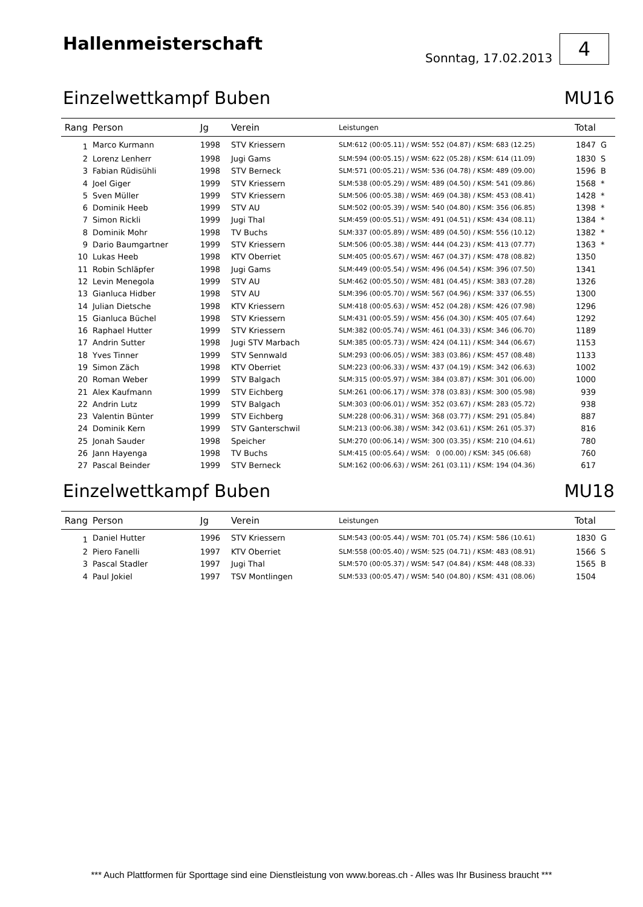Hallenmeisterschaft
Sonntag, 17.02.2013
4
Einzelwettkampf Buben MU16
| Rang | Person | Jg | Verein | Leistungen | Total | |
| --- | --- | --- | --- | --- | --- | --- |
| 1 | Marco Kurmann | 1998 | STV Kriessern | SLM:612 (00:05.11) / WSM: 552 (04.87) / KSM: 683 (12.25) | 1847 | G |
| 2 | Lorenz Lenherr | 1998 | Jugi Gams | SLM:594 (00:05.15) / WSM: 622 (05.28) / KSM: 614 (11.09) | 1830 | S |
| 3 | Fabian Rüdisühli | 1998 | STV Berneck | SLM:571 (00:05.21) / WSM: 536 (04.78) / KSM: 489 (09.00) | 1596 | B |
| 4 | Joel Giger | 1999 | STV Kriessern | SLM:538 (00:05.29) / WSM: 489 (04.50) / KSM: 541 (09.86) | 1568 | * |
| 5 | Sven Müller | 1999 | STV Kriessern | SLM:506 (00:05.38) / WSM: 469 (04.38) / KSM: 453 (08.41) | 1428 | * |
| 6 | Dominik Heeb | 1999 | STV AU | SLM:502 (00:05.39) / WSM: 540 (04.80) / KSM: 356 (06.85) | 1398 | * |
| 7 | Simon Rickli | 1999 | Jugi Thal | SLM:459 (00:05.51) / WSM: 491 (04.51) / KSM: 434 (08.11) | 1384 | * |
| 8 | Dominik Mohr | 1998 | TV Buchs | SLM:337 (00:05.89) / WSM: 489 (04.50) / KSM: 556 (10.12) | 1382 | * |
| 9 | Dario Baumgartner | 1999 | STV Kriessern | SLM:506 (00:05.38) / WSM: 444 (04.23) / KSM: 413 (07.77) | 1363 | * |
| 10 | Lukas Heeb | 1998 | KTV Oberriet | SLM:405 (00:05.67) / WSM: 467 (04.37) / KSM: 478 (08.82) | 1350 | |
| 11 | Robin Schläpfer | 1998 | Jugi Gams | SLM:449 (00:05.54) / WSM: 496 (04.54) / KSM: 396 (07.50) | 1341 | |
| 12 | Levin Menegola | 1999 | STV AU | SLM:462 (00:05.50) / WSM: 481 (04.45) / KSM: 383 (07.28) | 1326 | |
| 13 | Gianluca Hidber | 1998 | STV AU | SLM:396 (00:05.70) / WSM: 567 (04.96) / KSM: 337 (06.55) | 1300 | |
| 14 | Julian Dietsche | 1998 | KTV Kriessern | SLM:418 (00:05.63) / WSM: 452 (04.28) / KSM: 426 (07.98) | 1296 | |
| 15 | Gianluca Büchel | 1998 | STV Kriessern | SLM:431 (00:05.59) / WSM: 456 (04.30) / KSM: 405 (07.64) | 1292 | |
| 16 | Raphael Hutter | 1999 | STV Kriessern | SLM:382 (00:05.74) / WSM: 461 (04.33) / KSM: 346 (06.70) | 1189 | |
| 17 | Andrin Sutter | 1998 | Jugi STV Marbach | SLM:385 (00:05.73) / WSM: 424 (04.11) / KSM: 344 (06.67) | 1153 | |
| 18 | Yves Tinner | 1999 | STV Sennwald | SLM:293 (00:06.05) / WSM: 383 (03.86) / KSM: 457 (08.48) | 1133 | |
| 19 | Simon Zäch | 1998 | KTV Oberriet | SLM:223 (00:06.33) / WSM: 437 (04.19) / KSM: 342 (06.63) | 1002 | |
| 20 | Roman Weber | 1999 | STV Balgach | SLM:315 (00:05.97) / WSM: 384 (03.87) / KSM: 301 (06.00) | 1000 | |
| 21 | Alex Kaufmann | 1999 | STV Eichberg | SLM:261 (00:06.17) / WSM: 378 (03.83) / KSM: 300 (05.98) | 939 | |
| 22 | Andrin Lutz | 1999 | STV Balgach | SLM:303 (00:06.01) / WSM: 352 (03.67) / KSM: 283 (05.72) | 938 | |
| 23 | Valentin Bünter | 1999 | STV Eichberg | SLM:228 (00:06.31) / WSM: 368 (03.77) / KSM: 291 (05.84) | 887 | |
| 24 | Dominik Kern | 1999 | STV Ganterschwil | SLM:213 (00:06.38) / WSM: 342 (03.61) / KSM: 261 (05.37) | 816 | |
| 25 | Jonah Sauder | 1998 | Speicher | SLM:270 (00:06.14) / WSM: 300 (03.35) / KSM: 210 (04.61) | 780 | |
| 26 | Jann Hayenga | 1998 | TV Buchs | SLM:415 (00:05.64) / WSM: 0 (00.00) / KSM: 345 (06.68) | 760 | |
| 27 | Pascal Beinder | 1999 | STV Berneck | SLM:162 (00:06.63) / WSM: 261 (03.11) / KSM: 194 (04.36) | 617 | |
Einzelwettkampf Buben MU18
| Rang | Person | Jg | Verein | Leistungen | Total | |
| --- | --- | --- | --- | --- | --- | --- |
| 1 | Daniel Hutter | 1996 | STV Kriessern | SLM:543 (00:05.44) / WSM: 701 (05.74) / KSM: 586 (10.61) | 1830 | G |
| 2 | Piero Fanelli | 1997 | KTV Oberriet | SLM:558 (00:05.40) / WSM: 525 (04.71) / KSM: 483 (08.91) | 1566 | S |
| 3 | Pascal Stadler | 1997 | Jugi Thal | SLM:570 (00:05.37) / WSM: 547 (04.84) / KSM: 448 (08.33) | 1565 | B |
| 4 | Paul Jokiel | 1997 | TSV Montlingen | SLM:533 (00:05.47) / WSM: 540 (04.80) / KSM: 431 (08.06) | 1504 | |
*** Auch Plattformen für Sporttage sind eine Dienstleistung von www.boreas.ch - Alles was Ihr Business braucht ***